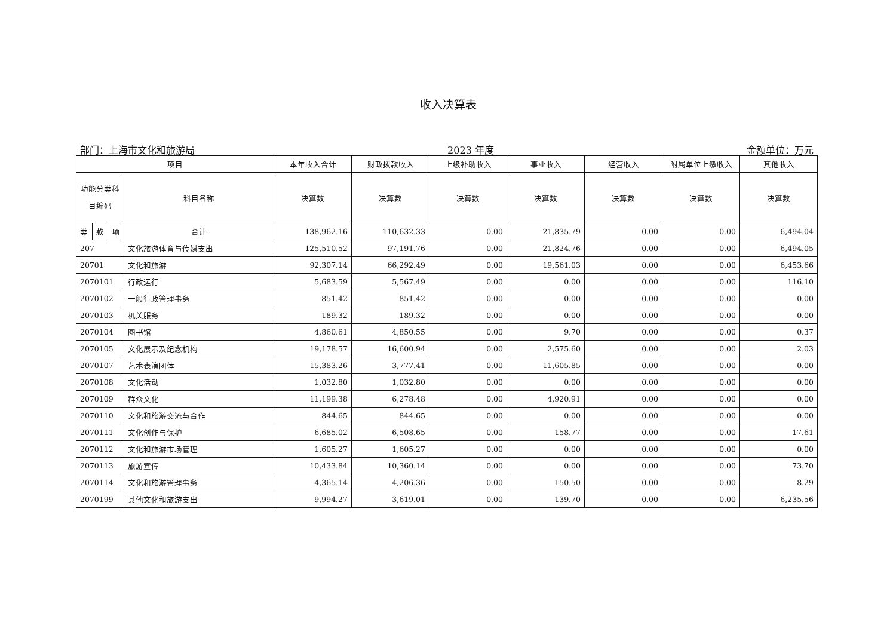收入决算表
部门：上海市文化和旅游局 2023 年度 金额单位：万元
| 项目 | | | | 本年收入合计 | 财政拨款收入 | 上级补助收入 | 事业收入 | 经营收入 | 附属单位上缴收入 | 其他收入 |
| --- | --- | --- | --- | --- | --- | --- | --- | --- | --- | --- |
| 功能分类科 目编码 | | | 科目名称 | | | | | | | |
| | | | | 决算数 | 决算数 | 决算数 | 决算数 | 决算数 | 决算数 | 决算数 |
| 类 | 款 | 项 | 合计 | 138,962.16 | 110,632.33 | 0.00 | 21,835.79 | 0.00 | 0.00 | 6,494.04 |
| 207 | | | 文化旅游体育与传媒支出 | 125,510.52 | 97,191.76 | 0.00 | 21,824.76 | 0.00 | 0.00 | 6,494.05 |
| 20701 | | | 文化和旅游 | 92,307.14 | 66,292.49 | 0.00 | 19,561.03 | 0.00 | 0.00 | 6,453.66 |
| 2070101 | | | 行政运行 | 5,683.59 | 5,567.49 | 0.00 | 0.00 | 0.00 | 0.00 | 116.10 |
| 2070102 | | | 一般行政管理事务 | 851.42 | 851.42 | 0.00 | 0.00 | 0.00 | 0.00 | 0.00 |
| 2070103 | | | 机关服务 | 189.32 | 189.32 | 0.00 | 0.00 | 0.00 | 0.00 | 0.00 |
| 2070104 | | | 图书馆 | 4,860.61 | 4,850.55 | 0.00 | 9.70 | 0.00 | 0.00 | 0.37 |
| 2070105 | | | 文化展示及纪念机构 | 19,178.57 | 16,600.94 | 0.00 | 2,575.60 | 0.00 | 0.00 | 2.03 |
| 2070107 | | | 艺术表演团体 | 15,383.26 | 3,777.41 | 0.00 | 11,605.85 | 0.00 | 0.00 | 0.00 |
| 2070108 | | | 文化活动 | 1,032.80 | 1,032.80 | 0.00 | 0.00 | 0.00 | 0.00 | 0.00 |
| 2070109 | | | 群众文化 | 11,199.38 | 6,278.48 | 0.00 | 4,920.91 | 0.00 | 0.00 | 0.00 |
| 2070110 | | | 文化和旅游交流与合作 | 844.65 | 844.65 | 0.00 | 0.00 | 0.00 | 0.00 | 0.00 |
| 2070111 | | | 文化创作与保护 | 6,685.02 | 6,508.65 | 0.00 | 158.77 | 0.00 | 0.00 | 17.61 |
| 2070112 | | | 文化和旅游市场管理 | 1,605.27 | 1,605.27 | 0.00 | 0.00 | 0.00 | 0.00 | 0.00 |
| 2070113 | | | 旅游宣传 | 10,433.84 | 10,360.14 | 0.00 | 0.00 | 0.00 | 0.00 | 73.70 |
| 2070114 | | | 文化和旅游管理事务 | 4,365.14 | 4,206.36 | 0.00 | 150.50 | 0.00 | 0.00 | 8.29 |
| 2070199 | | | 其他文化和旅游支出 | 9,994.27 | 3,619.01 | 0.00 | 139.70 | 0.00 | 0.00 | 6,235.56 |